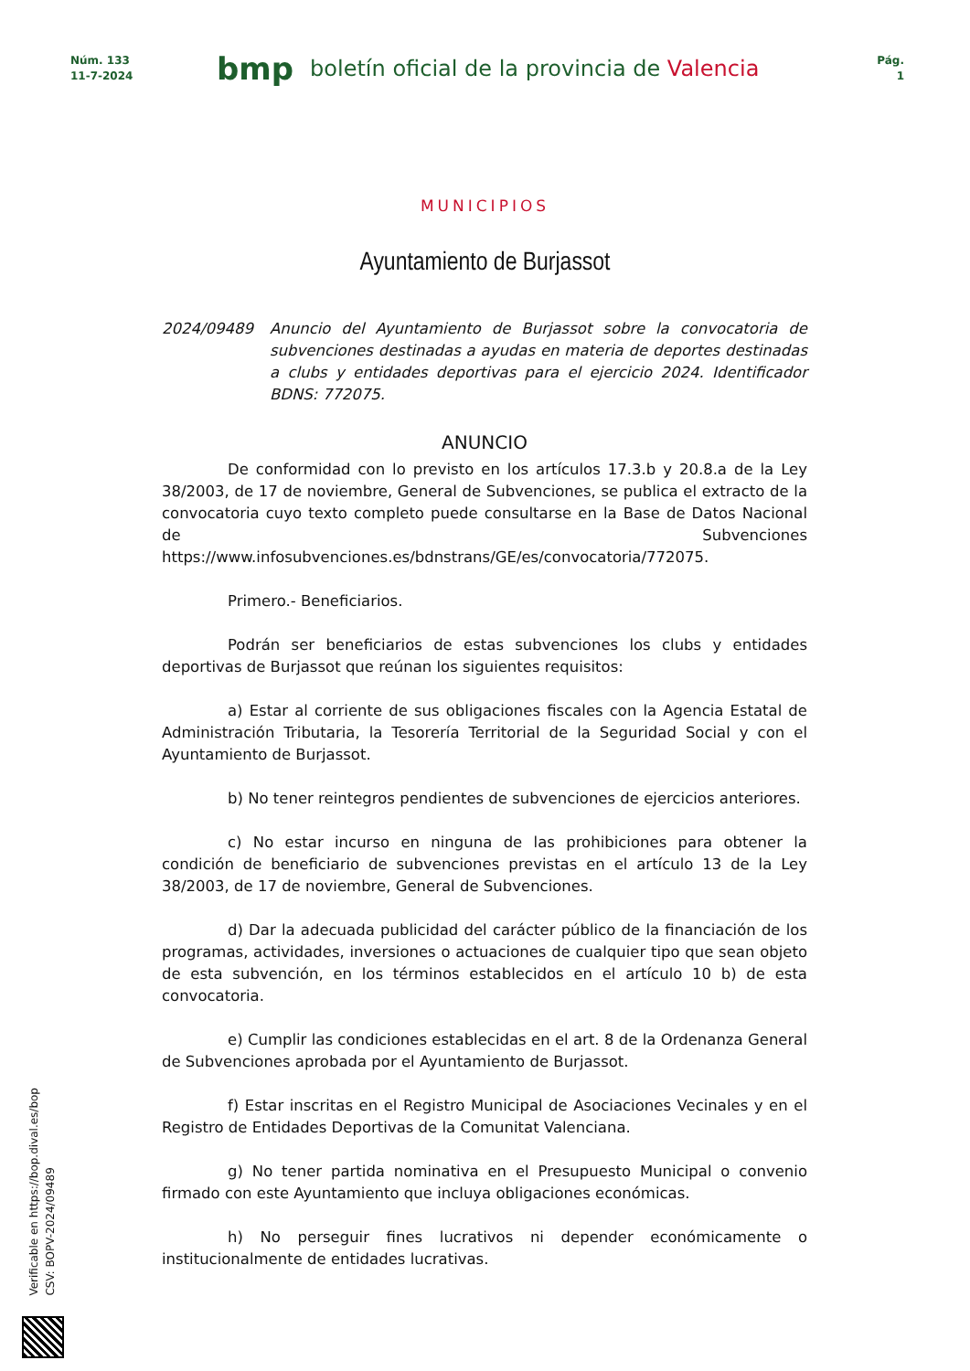Núm. 133
11-7-2024
bmp
boletín oficial de la provincia de Valencia
Pág.
1
MUNICIPIOS
Ayuntamiento de Burjassot
2024/09489 Anuncio del Ayuntamiento de Burjassot sobre la convocatoria de subvenciones destinadas a ayudas en materia de deportes destinadas a clubs y entidades deportivas para el ejercicio 2024. Identificador BDNS: 772075.
ANUNCIO
De conformidad con lo previsto en los artículos 17.3.b y 20.8.a de la Ley 38/2003, de 17 de noviembre, General de Subvenciones, se publica el extracto de la convocatoria cuyo texto completo puede consultarse en la Base de Datos Nacional de Subvenciones https://www.infosubvenciones.es/bdnstrans/GE/es/convocatoria/772075.
Primero.- Beneficiarios.
Podrán ser beneficiarios de estas subvenciones los clubs y entidades deportivas de Burjassot que reúnan los siguientes requisitos:
a) Estar al corriente de sus obligaciones fiscales con la Agencia Estatal de Administración Tributaria, la Tesorería Territorial de la Seguridad Social y con el Ayuntamiento de Burjassot.
b) No tener reintegros pendientes de subvenciones de ejercicios anteriores.
c) No estar incurso en ninguna de las prohibiciones para obtener la condición de beneficiario de subvenciones previstas en el artículo 13 de la Ley 38/2003, de 17 de noviembre, General de Subvenciones.
d) Dar la adecuada publicidad del carácter público de la financiación de los programas, actividades, inversiones o actuaciones de cualquier tipo que sean objeto de esta subvención, en los términos establecidos en el artículo 10 b) de esta convocatoria.
e) Cumplir las condiciones establecidas en el art. 8 de la Ordenanza General de Subvenciones aprobada por el Ayuntamiento de Burjassot.
f) Estar inscritas en el Registro Municipal de Asociaciones Vecinales y en el Registro de Entidades Deportivas de la Comunitat Valenciana.
g) No tener partida nominativa en el Presupuesto Municipal o convenio firmado con este Ayuntamiento que incluya obligaciones económicas.
h) No perseguir fines lucrativos ni depender económicamente o institucionalmente de entidades lucrativas.
Verificable en https://bop.dival.es/bop
CSV: BOPV-2024/09489